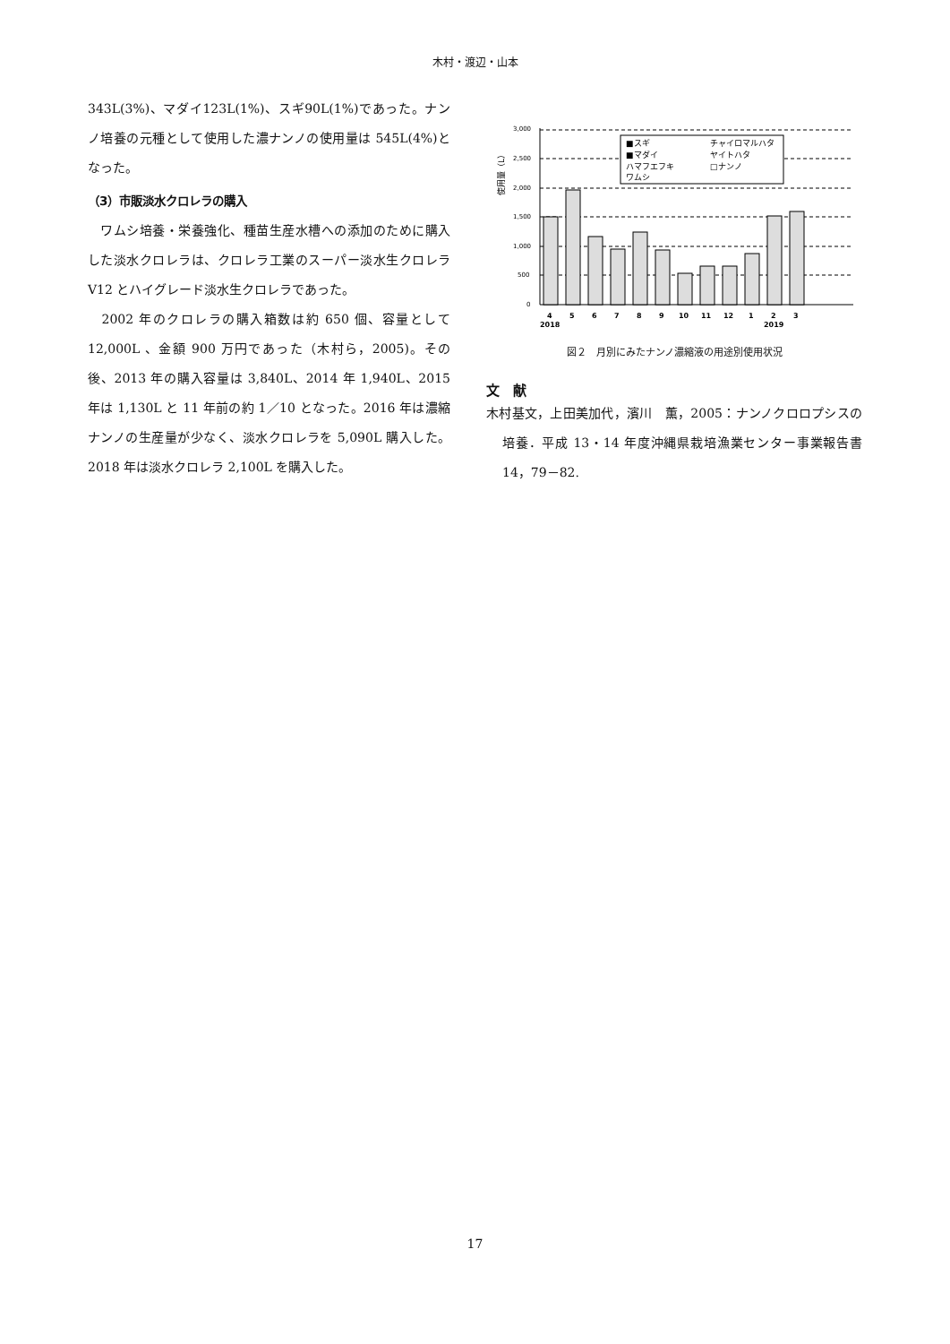木村・渡辺・山本
343L(3%)、マダイ123L(1%)、スギ90L(1%)であった。ナンノ培養の元種として使用した濃ナンノの使用量は 545L(4%)となった。
（3）市販淡水クロレラの購入
　ワムシ培養・栄養強化、種苗生産水槽への添加のために購入した淡水クロレラは、クロレラ工業のスーパー淡水生クロレラ V12 とハイグレード淡水生クロレラであった。
　2002 年のクロレラの購入箱数は約 650 個、容量として 12,000L 、金額 900 万円であった（木村ら，2005)。その後、2013 年の購入容量は 3,840L、2014 年 1,940L、2015 年は 1,130L と 11 年前の約 1／10 となった。2016 年は濃縮ナンノの生産量が少なく、淡水クロレラを 5,090L 購入した。2018 年は淡水クロレラ 2,100L を購入した。
使用量（L）
3,000
2,500
2,000
1,500
1,000
500
0
■スギ
チャイロマルハタ
■マダイ
ヤイトハタ
ハマフエフキ
□ナンノ
ワムシ
4
5
6
7
8
9
10
11
12
1
2
3
2018
2019
図２　月別にみたナンノ濃縮液の用途別使用状況
文　献
木村基文，上田美加代，濱川　薫，2005：ナンノクロロプシスの培養．平成 13・14 年度沖縄県栽培漁業センター事業報告書 14，79－82.
17